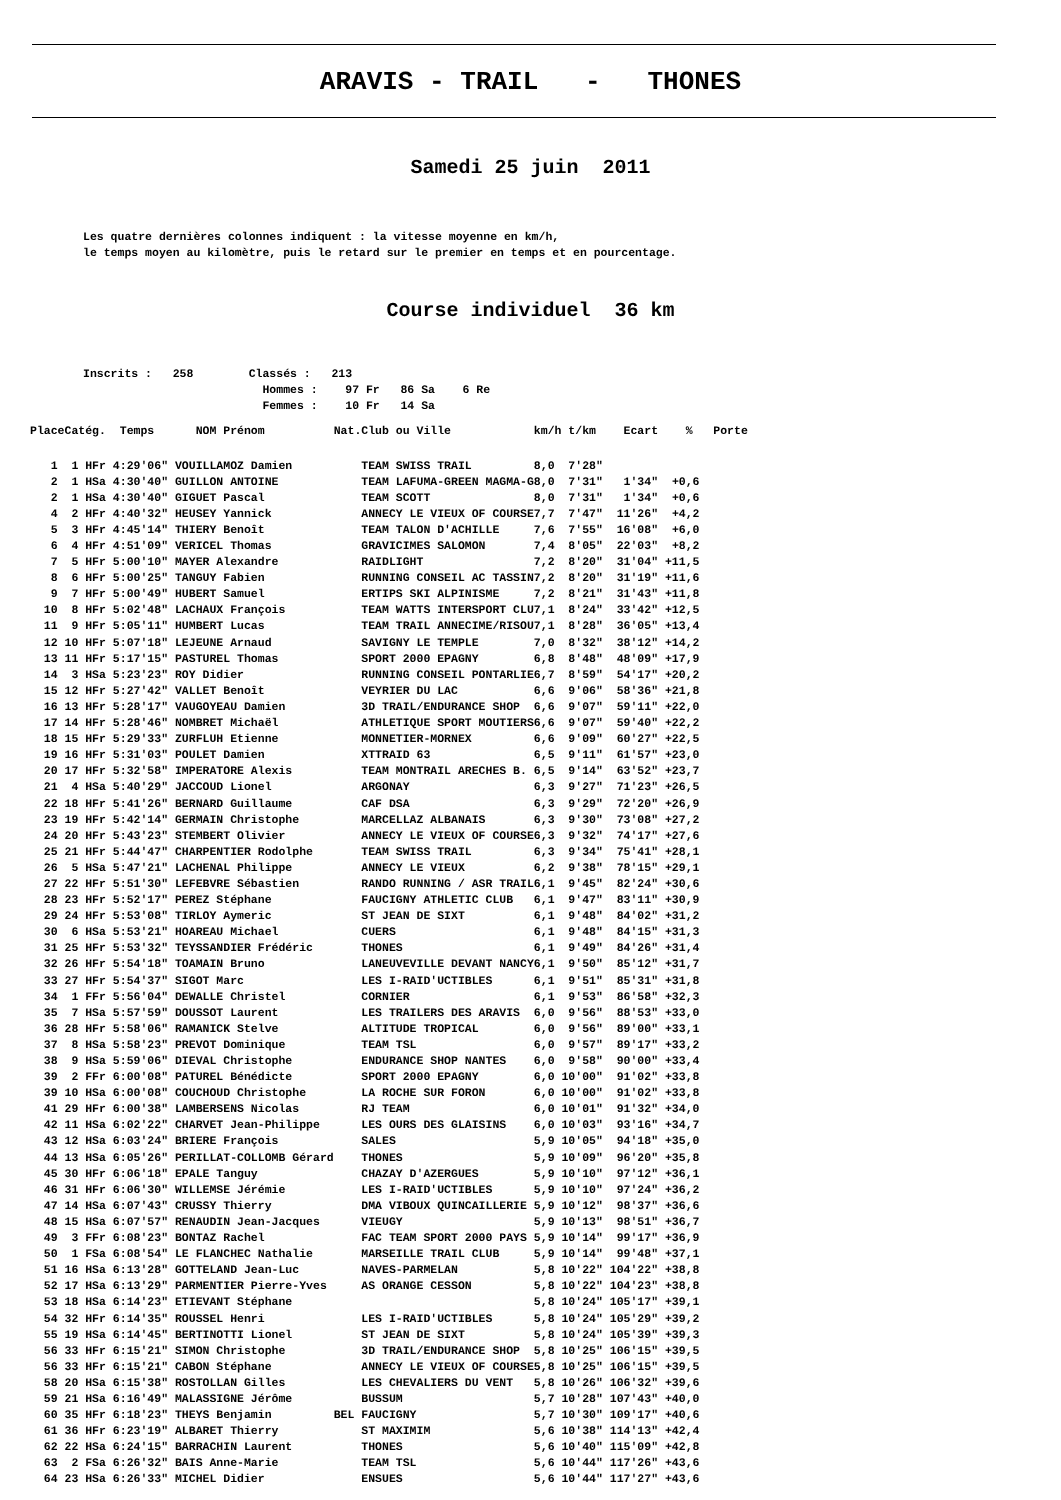ARAVIS - TRAIL - THONES
Samedi 25 juin 2011
Les quatre dernières colonnes indiquent : la vitesse moyenne en km/h,
le temps moyen au kilomètre, puis le retard sur le premier en temps et en pourcentage.
Course individuel 36 km
Inscrits : 258 Classés : 213 Hommes : 97 Fr 86 Sa 6 Re Femmes : 10 Fr 14 Sa
| Place | Catég. | Temps | NOM Prénom | Nat. | Club ou Ville | km/h | t/km | Ecart | % | Porte |
| --- | --- | --- | --- | --- | --- | --- | --- | --- | --- | --- |
| 1 | 1 HFr | 4:29'06" | VOUILLAMOZ Damien | | TEAM SWISS TRAIL | 8,0 | 7'28" | | | |
| 2 | 1 HSa | 4:30'40" | GUILLON ANTOINE | | TEAM LAFUMA-GREEN MAGMA-G | 8,0 | 7'31" | 1'34" | +0,6 | |
| 2 | 1 HSa | 4:30'40" | GIGUET Pascal | | TEAM SCOTT | 8,0 | 7'31" | 1'34" | +0,6 | |
| 4 | 2 HFr | 4:40'32" | HEUSEY Yannick | | ANNECY LE VIEUX OF COURSE | 7,7 | 7'47" | 11'26" | +4,2 | |
| 5 | 3 HFr | 4:45'14" | THIERY Benoît | | TEAM TALON D'ACHILLE | 7,6 | 7'55" | 16'08" | +6,0 | |
| 6 | 4 HFr | 4:51'09" | VERICEL Thomas | | GRAVICIMES SALOMON | 7,4 | 8'05" | 22'03" | +8,2 | |
| 7 | 5 HFr | 5:00'10" | MAYER Alexandre | | RAIDLIGHT | 7,2 | 8'20" | 31'04" | +11,5 | |
| 8 | 6 HFr | 5:00'25" | TANGUY Fabien | | RUNNING CONSEIL AC TASSIN | 7,2 | 8'20" | 31'19" | +11,6 | |
| 9 | 7 HFr | 5:00'49" | HUBERT Samuel | | ERTIPS SKI ALPINISME | 7,2 | 8'21" | 31'43" | +11,8 | |
| 10 | 8 HFr | 5:02'48" | LACHAUX François | | TEAM WATTS INTERSPORT CLU | 7,1 | 8'24" | 33'42" | +12,5 | |
| 11 | 9 HFr | 5:05'11" | HUMBERT Lucas | | TEAM TRAIL ANNECIME/RISOU | 7,1 | 8'28" | 36'05" | +13,4 | |
| 12 | 10 HFr | 5:07'18" | LEJEUNE Arnaud | | SAVIGNY LE TEMPLE | 7,0 | 8'32" | 38'12" | +14,2 | |
| 13 | 11 HFr | 5:17'15" | PASTUREL Thomas | | SPORT 2000 EPAGNY | 6,8 | 8'48" | 48'09" | +17,9 | |
| 14 | 3 HSa | 5:23'23" | ROY Didier | | RUNNING CONSEIL PONTARLIE | 6,7 | 8'59" | 54'17" | +20,2 | |
| 15 | 12 HFr | 5:27'42" | VALLET Benoît | | VEYRIER DU LAC | 6,6 | 9'06" | 58'36" | +21,8 | |
| 16 | 13 HFr | 5:28'17" | VAUGOYEAU Damien | | 3D TRAIL/ENDURANCE SHOP | 6,6 | 9'07" | 59'11" | +22,0 | |
| 17 | 14 HFr | 5:28'46" | NOMBRET Michaël | | ATHLETIQUE SPORT MOUTIERS | 6,6 | 9'07" | 59'40" | +22,2 | |
| 18 | 15 HFr | 5:29'33" | ZURFLUH Etienne | | MONNETIER-MORNEX | 6,6 | 9'09" | 60'27" | +22,5 | |
| 19 | 16 HFr | 5:31'03" | POULET Damien | | XTTRAID 63 | 6,5 | 9'11" | 61'57" | +23,0 | |
| 20 | 17 HFr | 5:32'58" | IMPERATORE Alexis | | TEAM MONTRAIL ARECHES B. | 6,5 | 9'14" | 63'52" | +23,7 | |
| 21 | 4 HSa | 5:40'29" | JACCOUD Lionel | | ARGONAY | 6,3 | 9'27" | 71'23" | +26,5 | |
| 22 | 18 HFr | 5:41'26" | BERNARD Guillaume | | CAF DSA | 6,3 | 9'29" | 72'20" | +26,9 | |
| 23 | 19 HFr | 5:42'14" | GERMAIN Christophe | | MARCELLAZ ALBANAIS | 6,3 | 9'30" | 73'08" | +27,2 | |
| 24 | 20 HFr | 5:43'23" | STEMBERT Olivier | | ANNECY LE VIEUX OF COURSE | 6,3 | 9'32" | 74'17" | +27,6 | |
| 25 | 21 HFr | 5:44'47" | CHARPENTIER Rodolphe | | TEAM SWISS TRAIL | 6,3 | 9'34" | 75'41" | +28,1 | |
| 26 | 5 HSa | 5:47'21" | LACHENAL Philippe | | ANNECY LE VIEUX | 6,2 | 9'38" | 78'15" | +29,1 | |
| 27 | 22 HFr | 5:51'30" | LEFEBVRE Sébastien | | RANDO RUNNING / ASR TRAIL | 6,1 | 9'45" | 82'24" | +30,6 | |
| 28 | 23 HFr | 5:52'17" | PEREZ Stéphane | | FAUCIGNY ATHLETIC CLUB | 6,1 | 9'47" | 83'11" | +30,9 | |
| 29 | 24 HFr | 5:53'08" | TIRLOY Aymeric | | ST JEAN DE SIXT | 6,1 | 9'48" | 84'02" | +31,2 | |
| 30 | 6 HSa | 5:53'21" | HOAREAU Michael | | CUERS | 6,1 | 9'48" | 84'15" | +31,3 | |
| 31 | 25 HFr | 5:53'32" | TEYSSANDIER Frédéric | | THONES | 6,1 | 9'49" | 84'26" | +31,4 | |
| 32 | 26 HFr | 5:54'18" | TOAMAIN Bruno | | LANEUVEVILLE DEVANT NANCY | 6,1 | 9'50" | 85'12" | +31,7 | |
| 33 | 27 HFr | 5:54'37" | SIGOT Marc | | LES I-RAID'UCTIBLES | 6,1 | 9'51" | 85'31" | +31,8 | |
| 34 | 1 FFr | 5:56'04" | DEWALLE Christel | | CORNIER | 6,1 | 9'53" | 86'58" | +32,3 | |
| 35 | 7 HSa | 5:57'59" | DOUSSOT Laurent | | LES TRAILERS DES ARAVIS | 6,0 | 9'56" | 88'53" | +33,0 | |
| 36 | 28 HFr | 5:58'06" | RAMANICK Stelve | | ALTITUDE TROPICAL | 6,0 | 9'56" | 89'00" | +33,1 | |
| 37 | 8 HSa | 5:58'23" | PREVOT Dominique | | TEAM TSL | 6,0 | 9'57" | 89'17" | +33,2 | |
| 38 | 9 HSa | 5:59'06" | DIEVAL Christophe | | ENDURANCE SHOP NANTES | 6,0 | 9'58" | 90'00" | +33,4 | |
| 39 | 2 FFr | 6:00'08" | PATUREL Bénédicte | | SPORT 2000 EPAGNY | 6,0 | 10'00" | 91'02" | +33,8 | |
| 39 | 10 HSa | 6:00'08" | COUCHOUD Christophe | | LA ROCHE SUR FORON | 6,0 | 10'00" | 91'02" | +33,8 | |
| 41 | 29 HFr | 6:00'38" | LAMBERSENS Nicolas | | RJ TEAM | 6,0 | 10'01" | 91'32" | +34,0 | |
| 42 | 11 HSa | 6:02'22" | CHARVET Jean-Philippe | | LES OURS DES GLAISINS | 6,0 | 10'03" | 93'16" | +34,7 | |
| 43 | 12 HSa | 6:03'24" | BRIERE François | | SALES | 5,9 | 10'05" | 94'18" | +35,0 | |
| 44 | 13 HSa | 6:05'26" | PERILLAT-COLLOMB Gérard | | THONES | 5,9 | 10'09" | 96'20" | +35,8 | |
| 45 | 30 HFr | 6:06'18" | EPALE Tanguy | | CHAZAY D'AZERGUES | 5,9 | 10'10" | 97'12" | +36,1 | |
| 46 | 31 HFr | 6:06'30" | WILLEMSE Jérémie | | LES I-RAID'UCTIBLES | 5,9 | 10'10" | 97'24" | +36,2 | |
| 47 | 14 HSa | 6:07'43" | CRUSSY Thierry | | DMA VIBOUX QUINCAILLERIE | 5,9 | 10'12" | 98'37" | +36,6 | |
| 48 | 15 HSa | 6:07'57" | RENAUDIN Jean-Jacques | | VIEUGY | 5,9 | 10'13" | 98'51" | +36,7 | |
| 49 | 3 FFr | 6:08'23" | BONTAZ Rachel | | FAC TEAM SPORT 2000 PAYS | 5,9 | 10'14" | 99'17" | +36,9 | |
| 50 | 1 FSa | 6:08'54" | LE FLANCHEC Nathalie | | MARSEILLE TRAIL CLUB | 5,9 | 10'14" | 99'48" | +37,1 | |
| 51 | 16 HSa | 6:13'28" | GOTTELAND Jean-Luc | | NAVES-PARMELAN | 5,8 | 10'22" | 104'22" | +38,8 | |
| 52 | 17 HSa | 6:13'29" | PARMENTIER Pierre-Yves | | AS ORANGE CESSON | 5,8 | 10'22" | 104'23" | +38,8 | |
| 53 | 18 HSa | 6:14'23" | ETIEVANT Stéphane | | | 5,8 | 10'24" | 105'17" | +39,1 | |
| 54 | 32 HFr | 6:14'35" | ROUSSEL Henri | | LES I-RAID'UCTIBLES | 5,8 | 10'24" | 105'29" | +39,2 | |
| 55 | 19 HSa | 6:14'45" | BERTINOTTI Lionel | | ST JEAN DE SIXT | 5,8 | 10'24" | 105'39" | +39,3 | |
| 56 | 33 HFr | 6:15'21" | SIMON Christophe | | 3D TRAIL/ENDURANCE SHOP | 5,8 | 10'25" | 106'15" | +39,5 | |
| 56 | 33 HFr | 6:15'21" | CABON Stéphane | | ANNECY LE VIEUX OF COURSE | 5,8 | 10'25" | 106'15" | +39,5 | |
| 58 | 20 HSa | 6:15'38" | ROSTOLLAN Gilles | | LES CHEVALIERS DU VENT | 5,8 | 10'26" | 106'32" | +39,6 | |
| 59 | 21 HSa | 6:16'49" | MALASSIGNE Jérôme | | BUSSUM | 5,7 | 10'28" | 107'43" | +40,0 | |
| 60 | 35 HFr | 6:18'23" | THEYS Benjamin | BEL | FAUCIGNY | 5,7 | 10'30" | 109'17" | +40,6 | |
| 61 | 36 HFr | 6:23'19" | ALBARET Thierry | | ST MAXIMIM | 5,6 | 10'38" | 114'13" | +42,4 | |
| 62 | 22 HSa | 6:24'15" | BARRACHIN Laurent | | THONES | 5,6 | 10'40" | 115'09" | +42,8 | |
| 63 | 2 FSa | 6:26'32" | BAIS Anne-Marie | | TEAM TSL | 5,6 | 10'44" | 117'26" | +43,6 | |
| 64 | 23 HSa | 6:26'33" | MICHEL Didier | | ENSUES | 5,6 | 10'44" | 117'27" | +43,6 | |